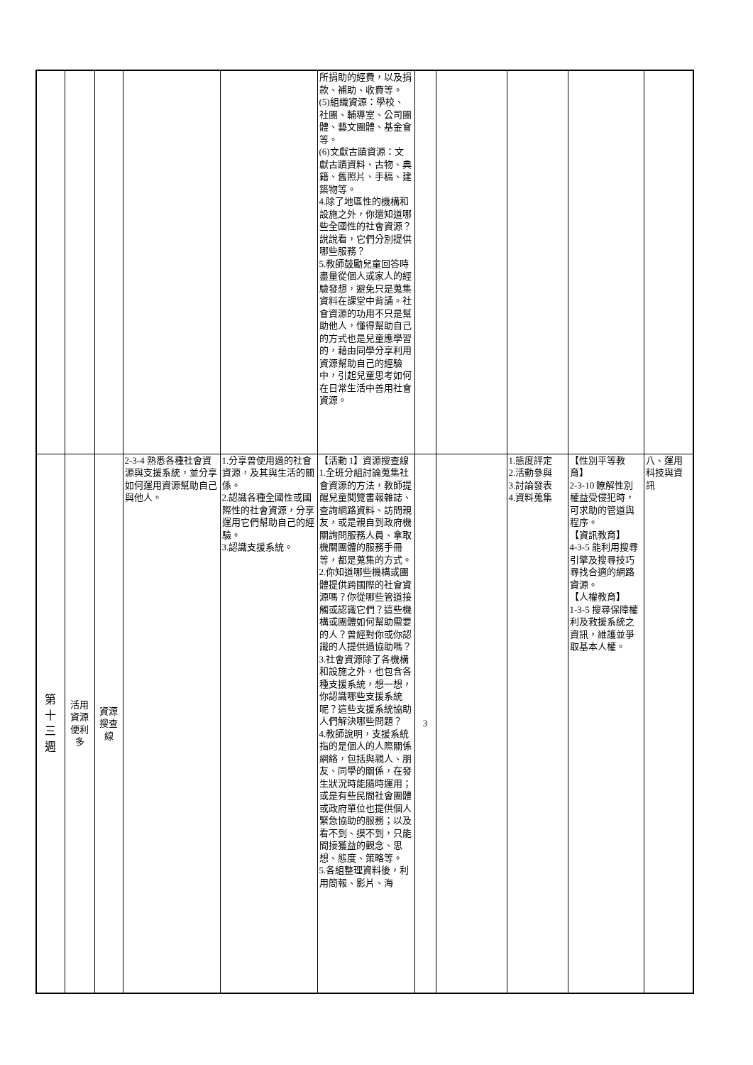| | | | | | 所捐助的經費，以及捐款、補助、收費等。 (5)組織資源：學校、社團、輔導室、公司團體、藝文團體、基金會等。 (6)文獻古蹟資源：文獻古蹟資料、古物、典籍、舊照片、手稿、建築物等。 4.除了地區性的機構和設施之外，你還知道哪些全國性的社會資源？說說看，它們分別提供哪些服務？ 5.教師鼓勵兒童回答時盡量從個人或家人的經驗發想，避免只是蒐集資料在課堂中背誦。社會資源的功用不只是幫助他人，懂得幫助自己的方式也是兒童應學習的，藉由同學分享利用資源幫助自己的經驗中，引起兒童思考如何在日常生活中善用社會資源。 | | | | | |
| 第 十 三 週 | 活用 資源 便利 多 | 資源 搜查 線 | 2-3-4 熟悉各種社會資源與支援系統，並分享如何運用資源幫助自己與他人。 | 1.分享曾使用過的社會資源，及其與生活的關係。 2.認識各種全國性或國際性的社會資源，分享運用它們幫助自己的經驗。 3.認識支援系統。 | 【活動 1】資源搜查線 1.全班分組討論蒐集社會資源的方法，教師提醒兒童閱覽書報雜誌、查詢網路資料、訪問親友，或是親自到政府機關詢問服務人員、拿取機關團體的服務手冊等，都是蒐集的方式。 2.你知道哪些機構或團體提供跨國際的社會資源嗎？你從哪些管道接觸或認識它們？這些機構或團體如何幫助需要的人？曾經對你或你認識的人提供過協助嗎？ 3.社會資源除了各機構和設施之外，也包含各種支援系統，想一想，你認識哪些支援系統呢？這些支援系統協助人們解決哪些問題？ 4.教師說明，支援系統指的是個人的人際關係網絡，包括與親人、朋友、同學的關係，在發生狀況時能隨時運用；或是有些民間社會團體或政府單位也提供個人緊急協助的服務；以及看不到、摸不到，只能間接獲益的觀念、思想、態度、策略等。 5.各組整理資料後，利用簡報、影片、海 | 3 | | 1.態度評定 2.活動參與 3.討論發表 4.資料蒐集 | 【性別平等教育】 2-3-10 瞭解性別權益受侵犯時，可求助的管道與程序。 【資訊教育】 4-3-5 能利用搜尋引擎及搜尋技巧尋找合適的網路資源。 【人權教育】 1-3-5 搜尋保障權利及救援系統之資訊，維護並爭取基本人權。 | 八、運用科技與資訊 |